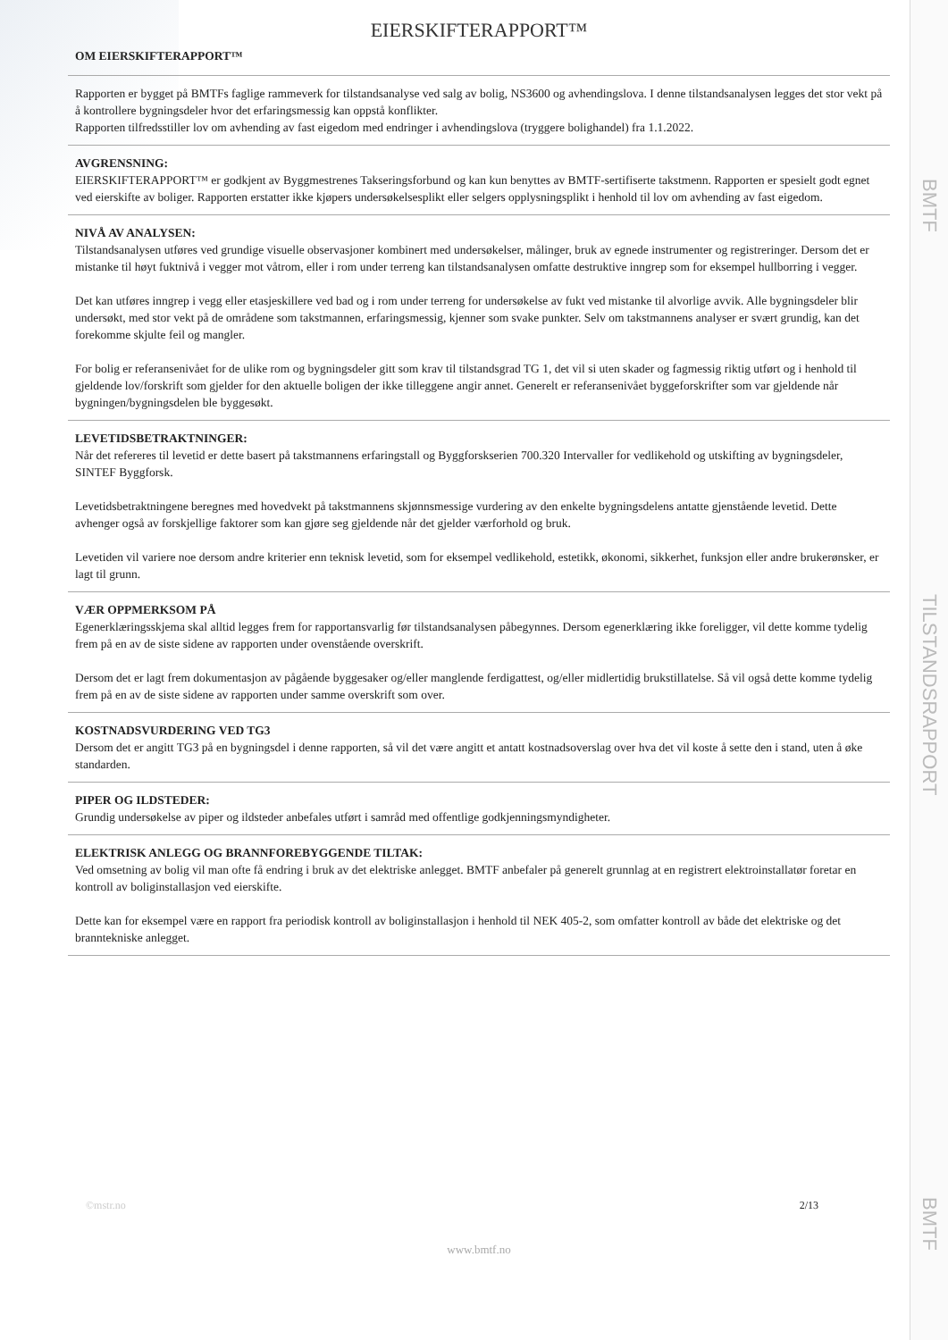BMTF
TILSTANDSRAPPORT
BMTF
EIERSKIFTERAPPORT™
OM EIERSKIFTERAPPORT™
Rapporten er bygget på BMTFs faglige rammeverk for tilstandsanalyse ved salg av bolig, NS3600 og avhendingslova. I denne tilstandsanalysen legges det stor vekt på å kontrollere bygningsdeler hvor det erfaringsmessig kan oppstå konflikter.
Rapporten tilfredsstiller lov om avhending av fast eigedom med endringer i avhendingslova (tryggere bolighandel) fra 1.1.2022.
AVGRENSNING:
EIERSKIFTERAPPORT™ er godkjent av Byggmestrenes Takseringsforbund og kan kun benyttes av BMTF-sertifiserte takstmenn. Rapporten er spesielt godt egnet ved eierskifte av boliger. Rapporten erstatter ikke kjøpers undersøkelsesplikt eller selgers opplysningsplikt i henhold til lov om avhending av fast eigedom.
NIVÅ AV ANALYSEN:
Tilstandsanalysen utføres ved grundige visuelle observasjoner kombinert med undersøkelser, målinger, bruk av egnede instrumenter og registreringer. Dersom det er mistanke til høyt fuktnivå i vegger mot våtrom, eller i rom under terreng kan tilstandsanalysen omfatte destruktive inngrep som for eksempel hullborring i vegger.
Det kan utføres inngrep i vegg eller etasjeskillere ved bad og i rom under terreng for undersøkelse av fukt ved mistanke til alvorlige avvik. Alle bygningsdeler blir undersøkt, med stor vekt på de områdene som takstmannen, erfaringsmessig, kjenner som svake punkter. Selv om takstmannens analyser er svært grundig, kan det forekomme skjulte feil og mangler.
For bolig er referansenivået for de ulike rom og bygningsdeler gitt som krav til tilstandsgrad TG 1, det vil si uten skader og fagmessig riktig utført og i henhold til gjeldende lov/forskrift som gjelder for den aktuelle boligen der ikke tilleggene angir annet. Generelt er referansenivået byggeforskrifter som var gjeldende når bygningen/bygningsdelen ble byggesøkt.
LEVETIDSBETRAKTNINGER:
Når det refereres til levetid er dette basert på takstmannens erfaringstall og Byggforskserien 700.320 Intervaller for vedlikehold og utskifting av bygningsdeler, SINTEF Byggforsk.
Levetidsbetraktningene beregnes med hovedvekt på takstmannens skjønnsmessige vurdering av den enkelte bygningsdelens antatte gjenstående levetid. Dette avhenger også av forskjellige faktorer som kan gjøre seg gjeldende når det gjelder værforhold og bruk.
Levetiden vil variere noe dersom andre kriterier enn teknisk levetid, som for eksempel vedlikehold, estetikk, økonomi, sikkerhet, funksjon eller andre brukerønsker, er lagt til grunn.
VÆR OPPMERKSOM PÅ
Egenerklæringsskjema skal alltid legges frem for rapportansvarlig før tilstandsanalysen påbegynnes. Dersom egenerklæring ikke foreligger, vil dette komme tydelig frem på en av de siste sidene av rapporten under ovenstående overskrift.
Dersom det er lagt frem dokumentasjon av pågående byggesaker og/eller manglende ferdigattest, og/eller midlertidig brukstillatelse. Så vil også dette komme tydelig frem på en av de siste sidene av rapporten under samme overskrift som over.
KOSTNADSVURDERING VED TG3
Dersom det er angitt TG3 på en bygningsdel i denne rapporten, så vil det være angitt et antatt kostnadsoverslag over hva det vil koste å sette den i stand, uten å øke standarden.
PIPER OG ILDSTEDER:
Grundig undersøkelse av piper og ildsteder anbefales utført i samråd med offentlige godkjenningsmyndigheter.
ELEKTRISK ANLEGG OG BRANNFOREBYGGENDE TILTAK:
Ved omsetning av bolig vil man ofte få endring i bruk av det elektriske anlegget. BMTF anbefaler på generelt grunnlag at en registrert elektroinstallatør foretar en kontroll av boliginstallasjon ved eierskifte.
Dette kan for eksempel være en rapport fra periodisk kontroll av boliginstallasjon i henhold til NEK 405-2, som omfatter kontroll av både det elektriske og det branntekniske anlegget.
©mstr.no 2/13
www.bmtf.no